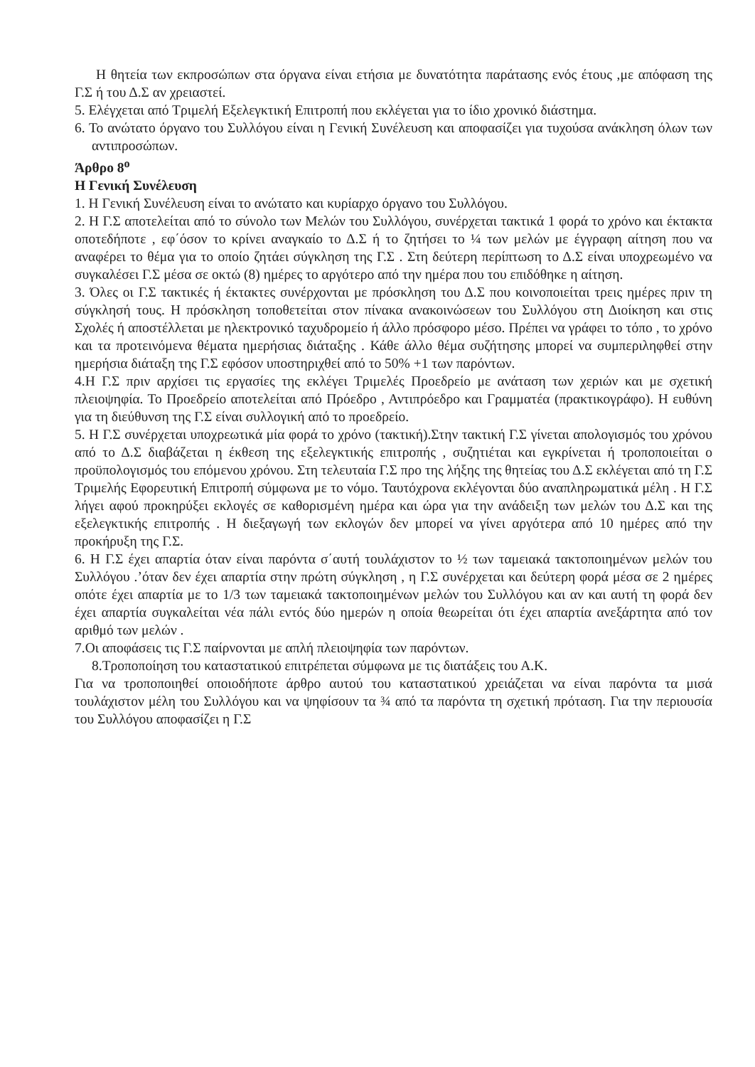Η θητεία των εκπροσώπων στα όργανα είναι ετήσια με δυνατότητα παράτασης ενός έτους ,με απόφαση της Γ.Σ ή του Δ.Σ αν χρειαστεί.
5. Ελέγχεται από Τριμελή Εξελεγκτική Επιτροπή που εκλέγεται για το ίδιο χρονικό διάστημα.
6. Το ανώτατο όργανο του Συλλόγου είναι η Γενική Συνέλευση και αποφασίζει για τυχούσα ανάκληση όλων των αντιπροσώπων.
Άρθρο 8<sup>ο</sup>
Η Γενική Συνέλευση
1. Η Γενική Συνέλευση είναι το ανώτατο και κυρίαρχο όργανο του Συλλόγου.
2. Η Γ.Σ αποτελείται από το σύνολο των Μελών του Συλλόγου, συνέρχεται τακτικά 1 φορά το χρόνο και έκτακτα οποτεδήποτε , εφ΄όσον το κρίνει αναγκαίο το Δ.Σ ή το ζητήσει το ¼ των μελών με έγγραφη αίτηση που να αναφέρει το θέμα για το οποίο ζητάει σύγκληση της Γ.Σ . Στη δεύτερη περίπτωση το Δ.Σ είναι υποχρεωμένο να συγκαλέσει Γ.Σ μέσα σε οκτώ (8) ημέρες το αργότερο από την ημέρα που του επιδόθηκε η αίτηση.
3. Όλες οι Γ.Σ τακτικές ή έκτακτες συνέρχονται με πρόσκληση του Δ.Σ που κοινοποιείται τρεις ημέρες πριν τη σύγκλησή τους. Η πρόσκληση τοποθετείται στον πίνακα ανακοινώσεων του Συλλόγου στη Διοίκηση και στις Σχολές ή αποστέλλεται με ηλεκτρονικό ταχυδρομείο ή άλλο πρόσφορο μέσο. Πρέπει να γράφει το τόπο , το χρόνο και τα προτεινόμενα θέματα ημερήσιας διάταξης . Κάθε άλλο θέμα συζήτησης μπορεί να συμπεριληφθεί στην ημερήσια διάταξη της Γ.Σ εφόσον υποστηριχθεί από το 50% +1 των παρόντων.
4.Η Γ.Σ πριν αρχίσει τις εργασίες της εκλέγει Τριμελές Προεδρείο με ανάταση των χεριών και με σχετική πλειοψηφία. Το Προεδρείο αποτελείται από Πρόεδρο , Αντιπρόεδρο και Γραμματέα (πρακτικογράφο). Η ευθύνη για τη διεύθυνση της Γ.Σ είναι συλλογική από το προεδρείο.
5. Η Γ.Σ συνέρχεται υποχρεωτικά μία φορά το χρόνο (τακτική).Στην τακτική Γ.Σ γίνεται απολογισμός του χρόνου από το Δ.Σ διαβάζεται η έκθεση της εξελεγκτικής επιτροπής , συζητιέται και εγκρίνεται ή τροποποιείται ο προϋπολογισμός του επόμενου χρόνου. Στη τελευταία Γ.Σ προ της λήξης της θητείας του Δ.Σ εκλέγεται από τη Γ.Σ Τριμελής Εφορευτική Επιτροπή σύμφωνα με το νόμο. Ταυτόχρονα εκλέγονται δύο αναπληρωματικά μέλη . Η Γ.Σ λήγει αφού προκηρύξει εκλογές σε καθορισμένη ημέρα και ώρα για την ανάδειξη των μελών του Δ.Σ και της εξελεγκτικής επιτροπής . Η διεξαγωγή των εκλογών δεν μπορεί να γίνει αργότερα από 10 ημέρες από την προκήρυξη της Γ.Σ.
6. Η Γ.Σ έχει απαρτία όταν είναι παρόντα σ΄αυτή τουλάχιστον το ½ των ταμειακά τακτοποιημένων μελών του Συλλόγου .’όταν δεν έχει απαρτία στην πρώτη σύγκληση , η Γ.Σ συνέρχεται και δεύτερη φορά μέσα σε 2 ημέρες οπότε έχει απαρτία με το 1/3 των ταμειακά τακτοποιημένων μελών του Συλλόγου και αν και αυτή τη φορά δεν έχει απαρτία συγκαλείται νέα πάλι εντός δύο ημερών η οποία θεωρείται ότι έχει απαρτία ανεξάρτητα από τον αριθμό των μελών .
7.Οι αποφάσεις τις Γ.Σ παίρνονται με απλή πλειοψηφία των παρόντων.
8.Τροποποίηση του καταστατικού επιτρέπεται σύμφωνα με τις διατάξεις του Α.Κ.
Για να τροποποιηθεί οποιοδήποτε άρθρο αυτού του καταστατικού χρειάζεται να είναι παρόντα τα μισά τουλάχιστον μέλη του Συλλόγου και να ψηφίσουν τα ¾ από τα παρόντα τη σχετική πρόταση. Για την περιουσία του Συλλόγου αποφασίζει η Γ.Σ